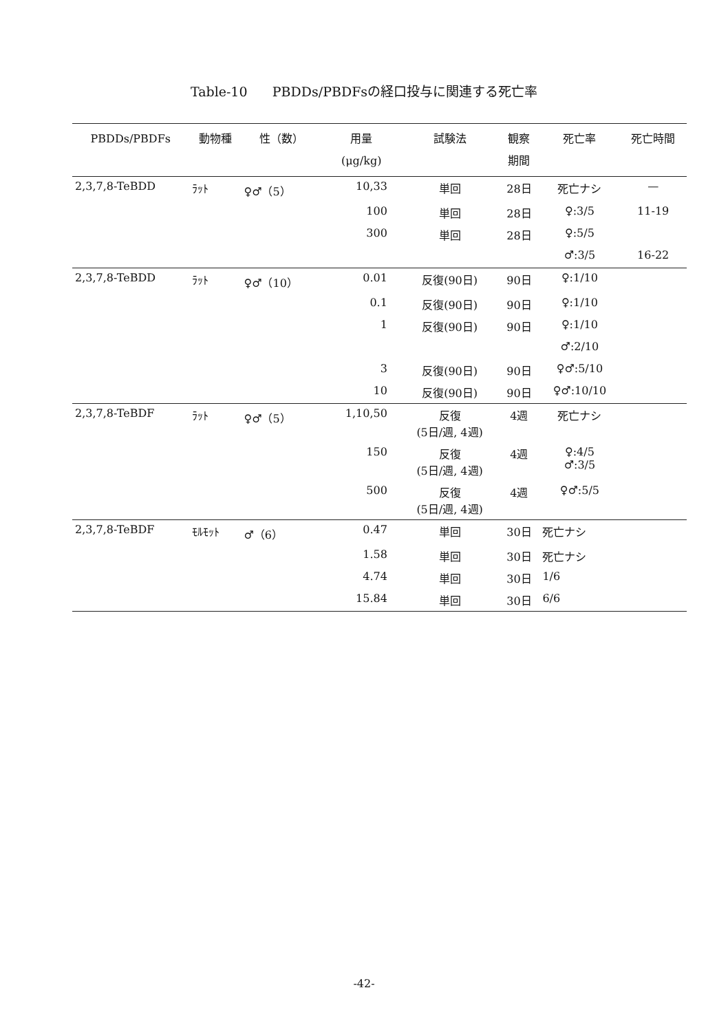Table-10 PBDDs/PBDFsの経口投与に関連する死亡率
| PBDDs/PBDFs | 動物種 | 性（数） | 用量 (μg/kg) | 試験法 | 観察 期間 | 死亡率 | 死亡時間 |
| --- | --- | --- | --- | --- | --- | --- | --- |
| 2,3,7,8-TeBDD | ﾗｯﾄ | ♀♂（5） | 10,33 | 単回 | 28日 | 死亡ナシ | — |
| | | | 100 | 単回 | 28日 | ♀:3/5 | 11-19 |
| | | | 300 | 単回 | 28日 | ♀:5/5 | |
| | | | | | | ♂:3/5 | 16-22 |
| 2,3,7,8-TeBDD | ﾗｯﾄ | ♀♂（10） | 0.01 | 反復(90日) | 90日 | ♀:1/10 | |
| | | | 0.1 | 反復(90日) | 90日 | ♀:1/10 | |
| | | | 1 | 反復(90日) | 90日 | ♀:1/10 | |
| | | | | | | ♂:2/10 | |
| | | | 3 | 反復(90日) | 90日 | ♀♂:5/10 | |
| | | | 10 | 反復(90日) | 90日 | ♀♂:10/10 | |
| 2,3,7,8-TeBDF | ﾗｯﾄ | ♀♂（5） | 1,10,50 | 反復 (5日/週, 4週) | 4週 | 死亡ナシ | |
| | | | 150 | 反復 (5日/週, 4週) | 4週 | ♀:4/5 ♂:3/5 | |
| | | | 500 | 反復 (5日/週, 4週) | 4週 | ♀♂:5/5 | |
| 2,3,7,8-TeBDF | ﾓﾙﾓｯﾄ | ♂（6） | 0.47 | 単回 | 30日 | 死亡ナシ | |
| | | | 1.58 | 単回 | 30日 | 死亡ナシ | |
| | | | 4.74 | 単回 | 30日 | 1/6 | |
| | | | 15.84 | 単回 | 30日 | 6/6 | |
-42-